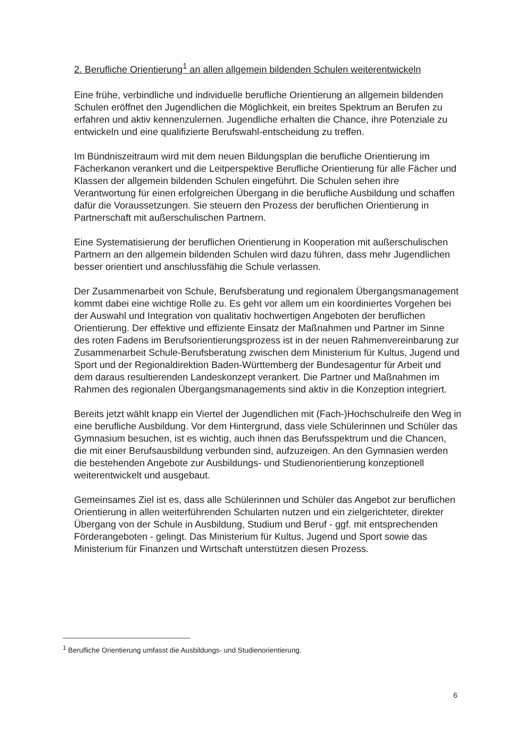2. Berufliche Orientierung<sup>1</sup> an allen allgemein bildenden Schulen weiterentwickeln
Eine frühe, verbindliche und individuelle berufliche Orientierung an allgemein bildenden Schulen eröffnet den Jugendlichen die Möglichkeit, ein breites Spektrum an Berufen zu erfahren und aktiv kennenzulernen. Jugendliche erhalten die Chance, ihre Potenziale zu entwickeln und eine qualifizierte Berufswahl-entscheidung zu treffen.
Im Bündniszeitraum wird mit dem neuen Bildungsplan die berufliche Orientierung im Fächerkanon verankert und die Leitperspektive Berufliche Orientierung für alle Fächer und Klassen der allgemein bildenden Schulen eingeführt. Die Schulen sehen ihre Verantwortung für einen erfolgreichen Übergang in die berufliche Ausbildung und schaffen dafür die Voraussetzungen. Sie steuern den Prozess der beruflichen Orientierung in Partnerschaft mit außerschulischen Partnern.
Eine Systematisierung der beruflichen Orientierung in Kooperation mit außerschulischen Partnern an den allgemein bildenden Schulen wird dazu führen, dass mehr Jugendlichen besser orientiert und anschlussfähig die Schule verlassen.
Der Zusammenarbeit von Schule, Berufsberatung und regionalem Übergangsmanagement kommt dabei eine wichtige Rolle zu. Es geht vor allem um ein koordiniertes Vorgehen bei der Auswahl und Integration von qualitativ hochwertigen Angeboten der beruflichen Orientierung. Der effektive und effiziente Einsatz der Maßnahmen und Partner im Sinne des roten Fadens im Berufsorientierungsprozess ist in der neuen Rahmenvereinbarung zur Zusammenarbeit Schule-Berufsberatung zwischen dem Ministerium für Kultus, Jugend und Sport und der Regionaldirektion Baden-Württemberg der Bundesagentur für Arbeit und dem daraus resultierenden Landeskonzept verankert. Die Partner und Maßnahmen im Rahmen des regionalen Übergangsmanagements sind aktiv in die Konzeption integriert.
Bereits jetzt wählt knapp ein Viertel der Jugendlichen mit (Fach-)Hochschulreife den Weg in eine berufliche Ausbildung. Vor dem Hintergrund, dass viele Schülerinnen und Schüler das Gymnasium besuchen, ist es wichtig, auch ihnen das Berufsspektrum und die Chancen, die mit einer Berufsausbildung verbunden sind, aufzuzeigen. An den Gymnasien werden die bestehenden Angebote zur Ausbildungs- und Studienorientierung konzeptionell weiterentwickelt und ausgebaut.
Gemeinsames Ziel ist es, dass alle Schülerinnen und Schüler das Angebot zur beruflichen Orientierung in allen weiterführenden Schularten nutzen und ein zielgerichteter, direkter Übergang von der Schule in Ausbildung, Studium und Beruf - ggf. mit entsprechenden Förderangeboten - gelingt. Das Ministerium für Kultus, Jugend und Sport sowie das Ministerium für Finanzen und Wirtschaft unterstützen diesen Prozess.
<sup>1</sup> Berufliche Orientierung umfasst die Ausbildungs- und Studienorientierung.
6